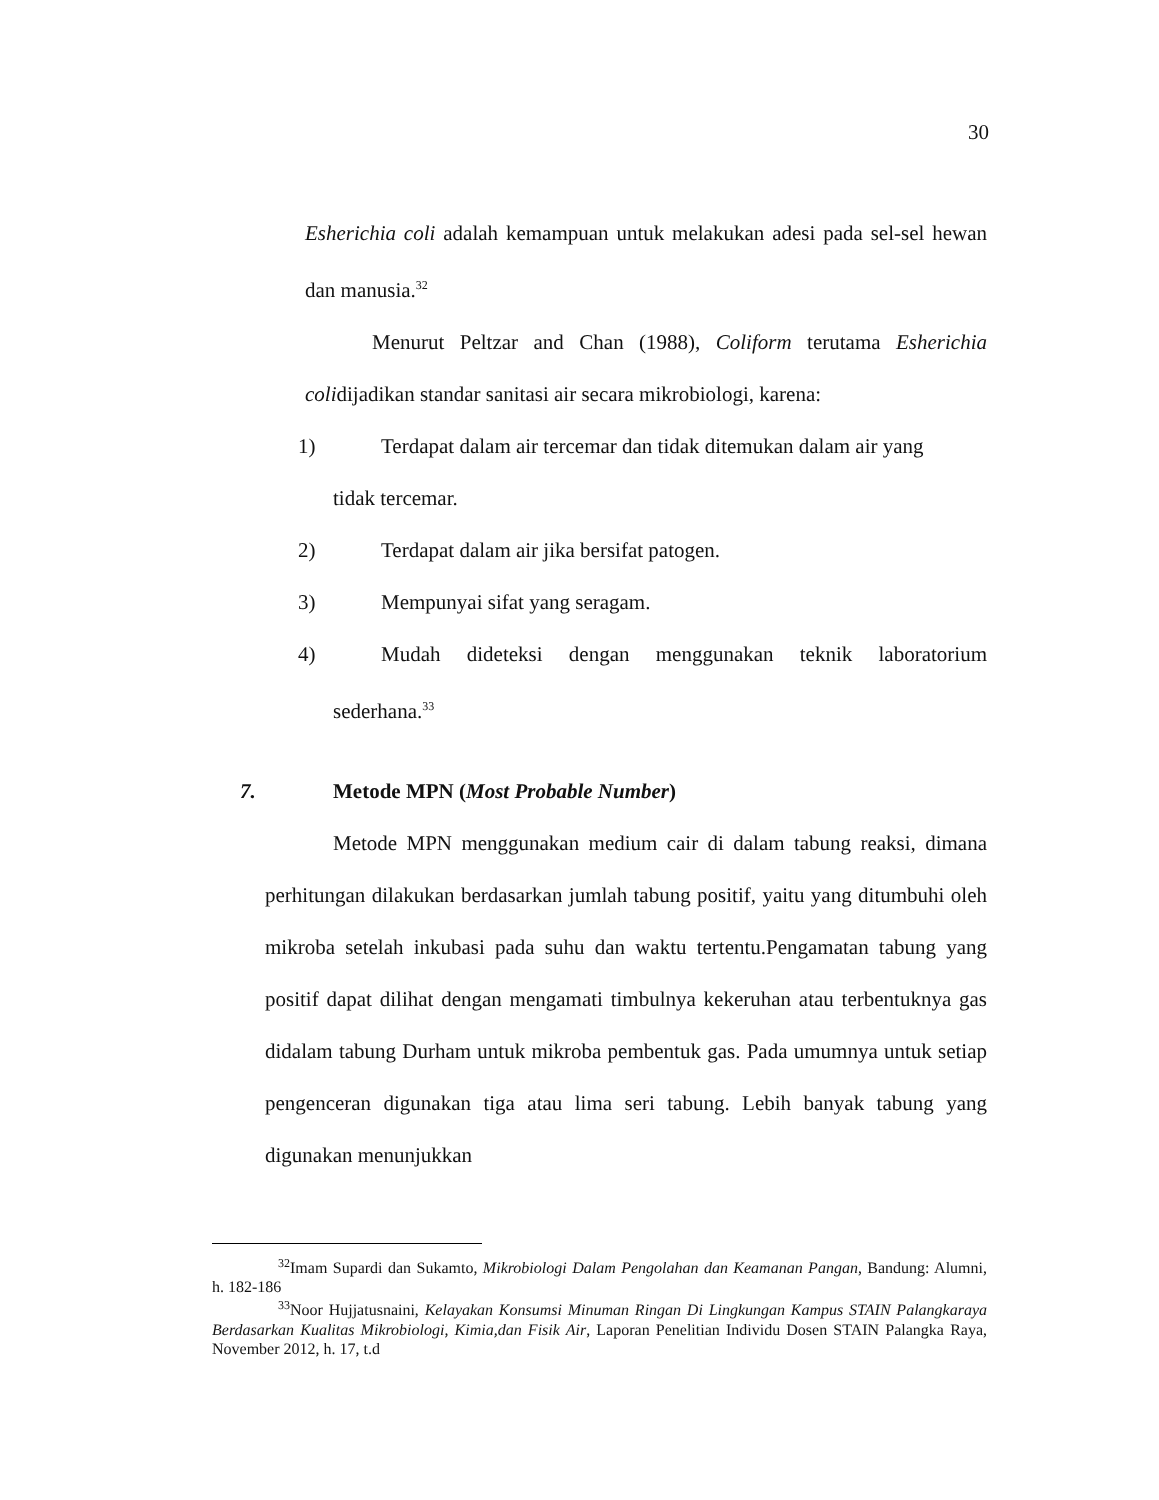30
Esherichia coli adalah kemampuan untuk melakukan adesi pada sel-sel hewan dan manusia.<sup>32</sup>
Menurut Peltzar and Chan (1988), Coliform terutama Esherichia colidijadikan standar sanitasi air secara mikrobiologi, karena:
1) Terdapat dalam air tercemar dan tidak ditemukan dalam air yang
tidak tercemar.
2) Terdapat dalam air jika bersifat patogen.
3) Mempunyai sifat yang seragam.
4) Mudah dideteksi dengan menggunakan teknik laboratorium
sederhana.<sup>33</sup>
7. Metode MPN (Most Probable Number)
Metode MPN menggunakan medium cair di dalam tabung reaksi, dimana perhitungan dilakukan berdasarkan jumlah tabung positif, yaitu yang ditumbuhi oleh mikroba setelah inkubasi pada suhu dan waktu tertentu.Pengamatan tabung yang positif dapat dilihat dengan mengamati timbulnya kekeruhan atau terbentuknya gas didalam tabung Durham untuk mikroba pembentuk gas. Pada umumnya untuk setiap pengenceran digunakan tiga atau lima seri tabung. Lebih banyak tabung yang digunakan menunjukkan
<sup>32</sup> Imam Supardi dan Sukamto, Mikrobiologi Dalam Pengolahan dan Keamanan Pangan, Bandung: Alumni, h. 182-186
<sup>33</sup> Noor Hujjatusnaini, Kelayakan Konsumsi Minuman Ringan Di Lingkungan Kampus STAIN Palangkaraya Berdasarkan Kualitas Mikrobiologi, Kimia,dan Fisik Air, Laporan Penelitian Individu Dosen STAIN Palangka Raya, November 2012, h. 17, t.d